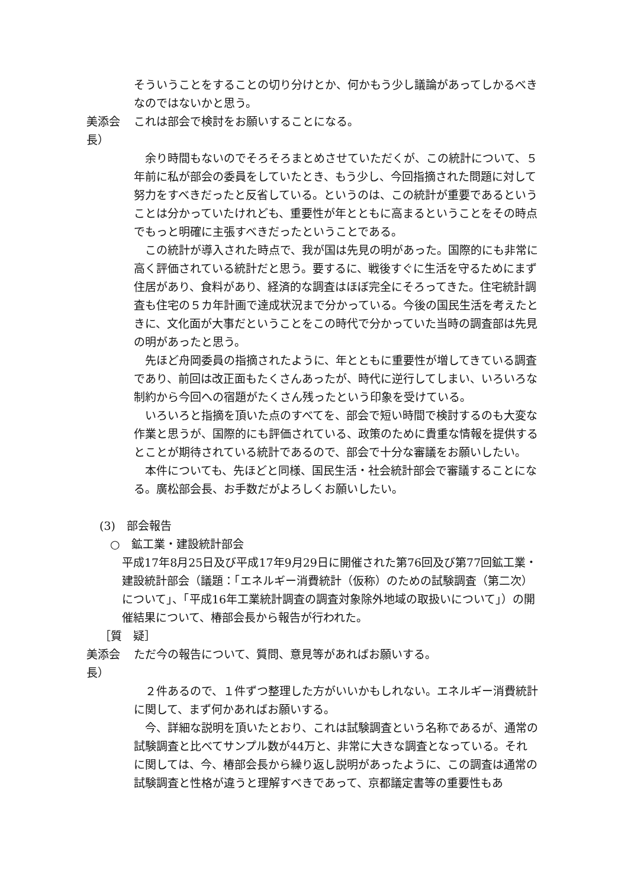そういうことをすることの切り分けとか、何かもう少し議論があってしかるべきなのではないかと思う。
美添会長）
これは部会で検討をお願いすることになる。
　余り時間もないのでそろそろまとめさせていただくが、この統計について、５年前に私が部会の委員をしていたとき、もう少し、今回指摘された問題に対して努力をすべきだったと反省している。というのは、この統計が重要であるということは分かっていたけれども、重要性が年とともに高まるということをその時点でもっと明確に主張すべきだったということである。
　この統計が導入された時点で、我が国は先見の明があった。国際的にも非常に高く評価されている統計だと思う。要するに、戦後すぐに生活を守るためにまず住居があり、食料があり、経済的な調査はほぼ完全にそろってきた。住宅統計調査も住宅の５カ年計画で達成状況まで分かっている。今後の国民生活を考えたときに、文化面が大事だということをこの時代で分かっていた当時の調査部は先見の明があったと思う。
　先ほど舟岡委員の指摘されたように、年とともに重要性が増してきている調査であり、前回は改正面もたくさんあったが、時代に逆行してしまい、いろいろな制約から今回への宿題がたくさん残ったという印象を受けている。
　いろいろと指摘を頂いた点のすべてを、部会で短い時間で検討するのも大変な作業と思うが、国際的にも評価されている、政策のために貴重な情報を提供するとことが期待されている統計であるので、部会で十分な審議をお願いしたい。
　本件についても、先ほどと同様、国民生活・社会統計部会で審議することになる。廣松部会長、お手数だがよろしくお願いしたい。
(3)　部会報告
○　鉱工業・建設統計部会
平成17年8月25日及び平成17年9月29日に開催された第76回及び第77回鉱工業・建設統計部会（議題：「エネルギー消費統計（仮称）のための試験調査（第二次）について」、「平成16年工業統計調査の調査対象除外地域の取扱いについて」）の開催結果について、椿部会長から報告が行われた。
［質　疑］
美添会長）
ただ今の報告について、質問、意見等があればお願いする。
　２件あるので、１件ずつ整理した方がいいかもしれない。エネルギー消費統計に関して、まず何かあればお願いする。
　今、詳細な説明を頂いたとおり、これは試験調査という名称であるが、通常の試験調査と比べてサンプル数が44万と、非常に大きな調査となっている。それに関しては、今、椿部会長から繰り返し説明があったように、この調査は通常の試験調査と性格が違うと理解すべきであって、京都議定書等の重要性もあ